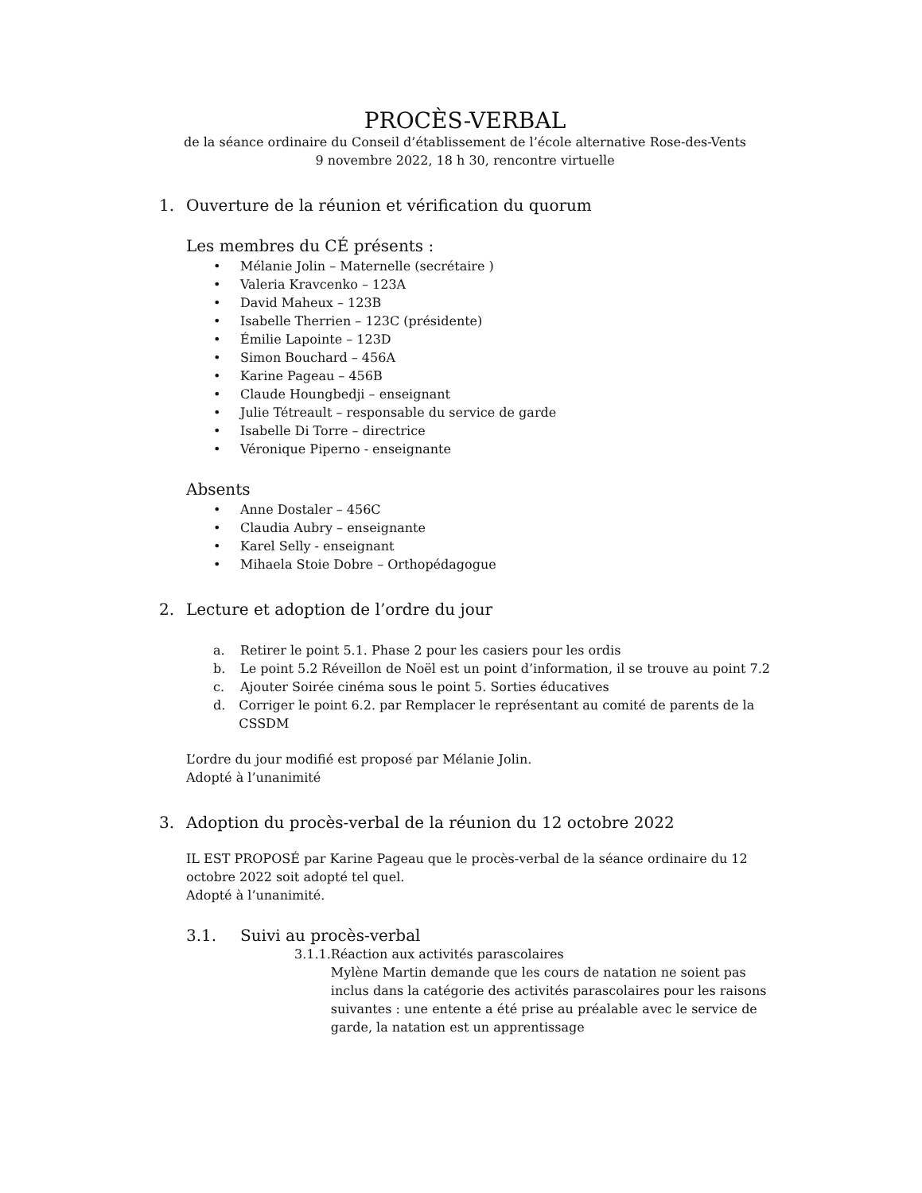PROCÈS-VERBAL
de la séance ordinaire du Conseil d’établissement de l’école alternative Rose-des-Vents
9 novembre 2022, 18 h 30, rencontre virtuelle
1. Ouverture de la réunion et vérification du quorum
Les membres du CÉ présents :
• Mélanie Jolin – Maternelle (secrétaire )
• Valeria Kravcenko – 123A
• David Maheux – 123B
• Isabelle Therrien – 123C (présidente)
• Émilie Lapointe – 123D
• Simon Bouchard – 456A
• Karine Pageau – 456B
• Claude Houngbedji – enseignant
• Julie Tétreault – responsable du service de garde
• Isabelle Di Torre – directrice
• Véronique Piperno - enseignante
Absents
• Anne Dostaler – 456C
• Claudia Aubry – enseignante
• Karel Selly - enseignant
• Mihaela Stoie Dobre – Orthopédagogue
2. Lecture et adoption de l’ordre du jour
a. Retirer le point 5.1. Phase 2 pour les casiers pour les ordis
b. Le point 5.2 Réveillon de Noël est un point d’information, il se trouve au point 7.2
c. Ajouter Soirée cinéma sous le point 5. Sorties éducatives
d. Corriger le point 6.2. par Remplacer le représentant au comité de parents de la CSSDM
L’ordre du jour modifié est proposé par Mélanie Jolin.
Adopté à l’unanimité
3. Adoption du procès-verbal de la réunion du 12 octobre 2022
IL EST PROPOSÉ par Karine Pageau que le procès-verbal de la séance ordinaire du 12 octobre 2022 soit adopté tel quel.
Adopté à l’unanimité.
3.1. Suivi au procès-verbal
3.1.1. Réaction aux activités parascolaires
Mylène Martin demande que les cours de natation ne soient pas inclus dans la catégorie des activités parascolaires pour les raisons suivantes : une entente a été prise au préalable avec le service de garde, la natation est un apprentissage